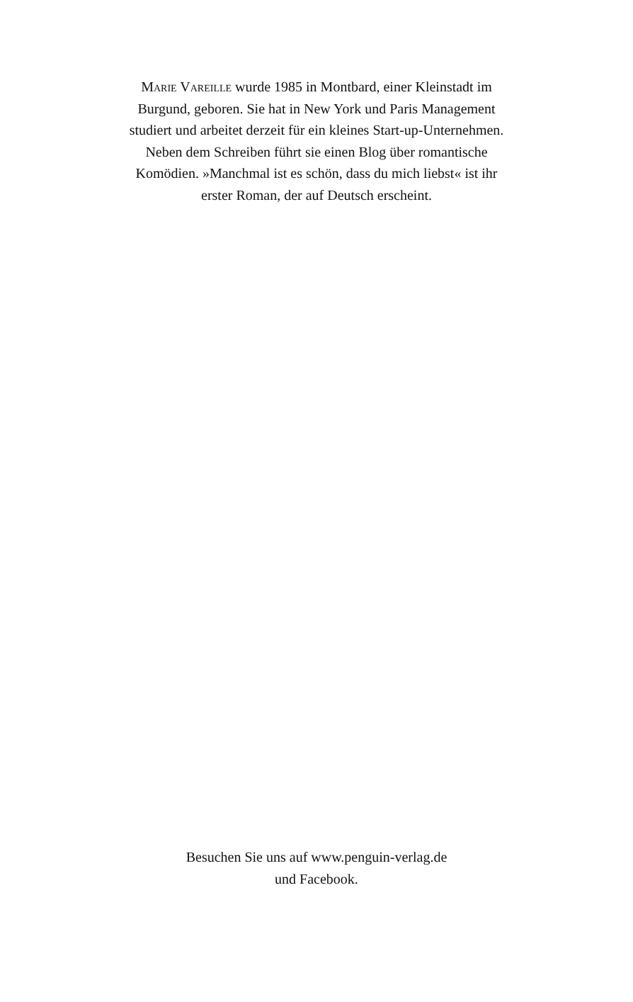Marie Vareille wurde 1985 in Montbard, einer Kleinstadt im
Burgund, geboren. Sie hat in New York und Paris Management
studiert und arbeitet derzeit für ein kleines Start-up-Unternehmen.
Neben dem Schreiben führt sie einen Blog über romantische
Komödien. »Manchmal ist es schön, dass du mich liebst« ist ihr
erster Roman, der auf Deutsch erscheint.
Besuchen Sie uns auf www.penguin-verlag.de
und Facebook.